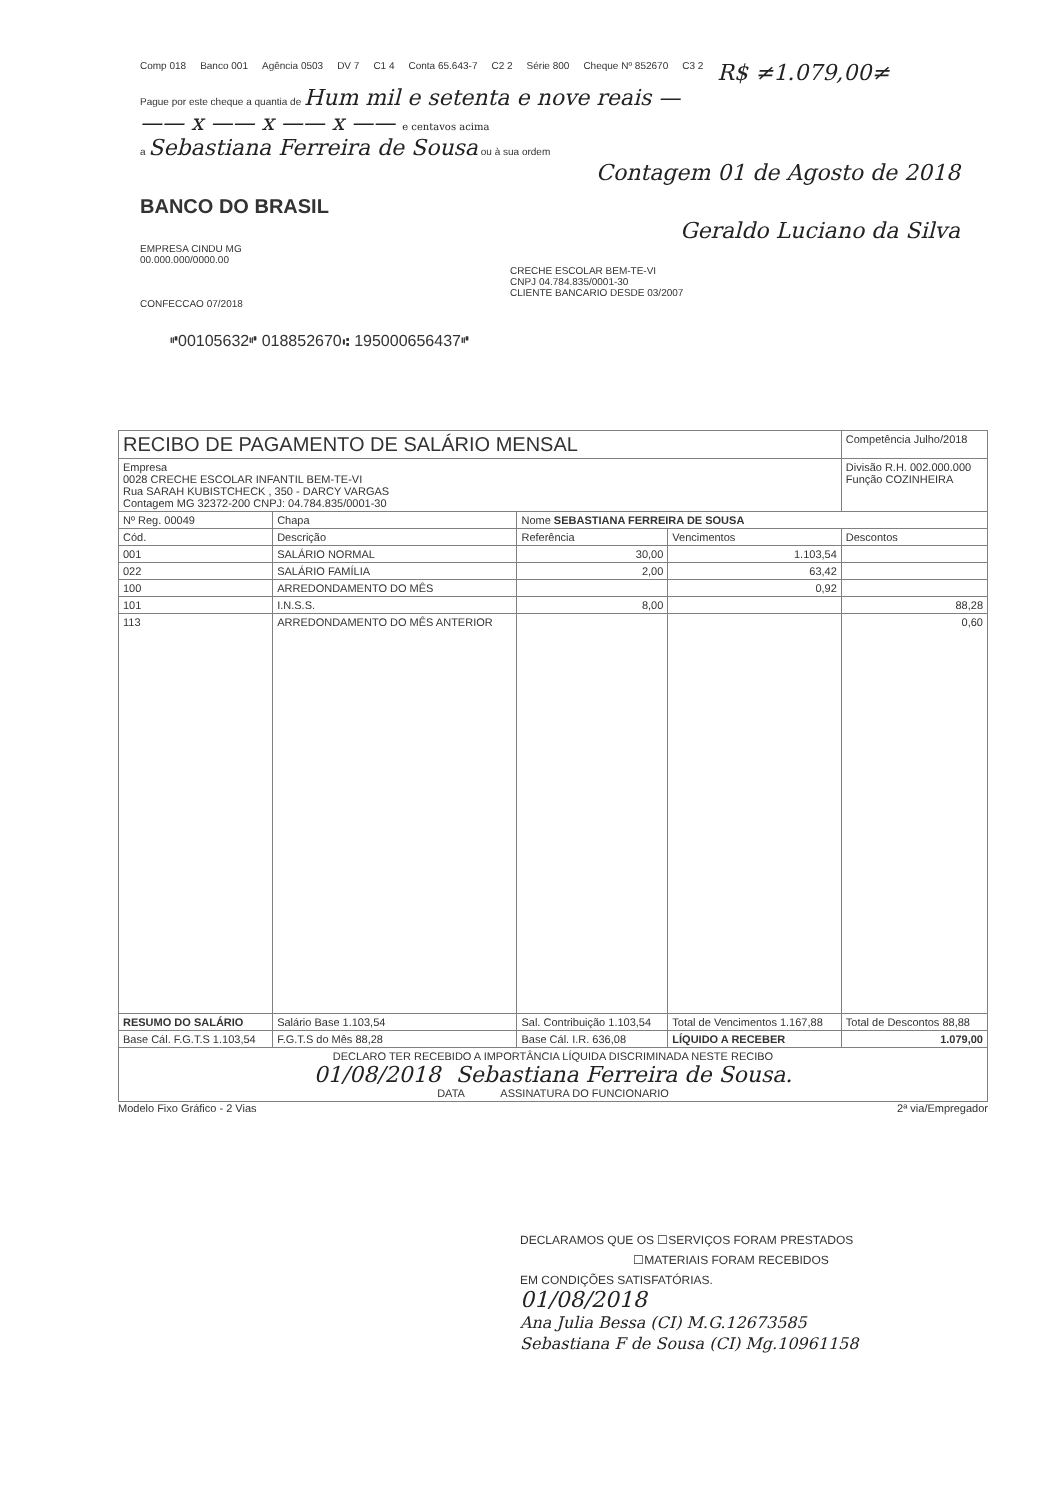Comp 018 Banco 001 Agência 0503 DV 7 C1 4 Conta 65.643-7 C2 2 Série 800 Cheque Nº 852670 C3 2 R$ ≠1.079,00≠
Pague por este cheque a quantia de Hum mil e setenta e nove reais —
—— x —— x —— x —— e centavos acima
a Sebastiana Ferreira de Sousa ou à sua ordem
Contagem 01 de Agosto de 2018
BANCO DO BRASIL
Geraldo Luciano da Silva
EMPRESA CINDU MG
00.000.000/0000.00
CRECHE ESCOLAR BEM-TE-VI
CNPJ 04.784.835/0001-30
CLIENTE BANCARIO DESDE 03/2007
CONFECCAO 07/2018
⑈00105632⑈ 018852670⑆ 195000656437⑈
| RECIBO DE PAGAMENTO DE SALÁRIO MENSAL | | | | Competência Julho/2018 |
| Empresa 0028 CRECHE ESCOLAR INFANTIL BEM-TE-VI Rua SARAH KUBISTCHECK , 350 - DARCY VARGAS Contagem MG 32372-200 CNPJ: 04.784.835/0001-30 | | | | Divisão R.H. 002.000.000 Função COZINHEIRA |
| Nº Reg. 00049 | Chapa | Nome SEBASTIANA FERREIRA DE SOUSA | | |
| Cód. | Descrição | Referência | Vencimentos | Descontos |
| 001 | SALÁRIO NORMAL | 30,00 | 1.103,54 | |
| 022 | SALÁRIO FAMÍLIA | 2,00 | 63,42 | |
| 100 | ARREDONDAMENTO DO MÊS | | 0,92 | |
| 101 | I.N.S.S. | 8,00 | | 88,28 |
| 113 | ARREDONDAMENTO DO MÊS ANTERIOR | | | 0,60 |
| RESUMO DO SALÁRIO | Salário Base 1.103,54 | Sal. Contribuição 1.103,54 | Total de Vencimentos 1.167,88 | Total de Descontos 88,88 |
| Base Cál. F.G.T.S 1.103,54 | F.G.T.S do Mês 88,28 | Base Cál. I.R. 636,08 | LÍQUIDO A RECEBER | 1.079,00 |
| DECLARO TER RECEBIDO A IMPORTÂNCIA LÍQUIDA DISCRIMINADA NESTE RECIBO 01/08/2018 Sebastiana Ferreira de Sousa. DATA ASSINATURA DO FUNCIONARIO | | | | |
Modelo Fixo Gráfico - 2 Vias 2ª via/Empregador
DECLARAMOS QUE OS ☐SERVIÇOS FORAM PRESTADOS
☐MATERIAIS FORAM RECEBIDOS
EM CONDIÇÕES SATISFATÓRIAS.
01/08/2018
Ana Julia Bessa (CI) M.G.12673585
Sebastiana F de Sousa (CI) Mg.10961158